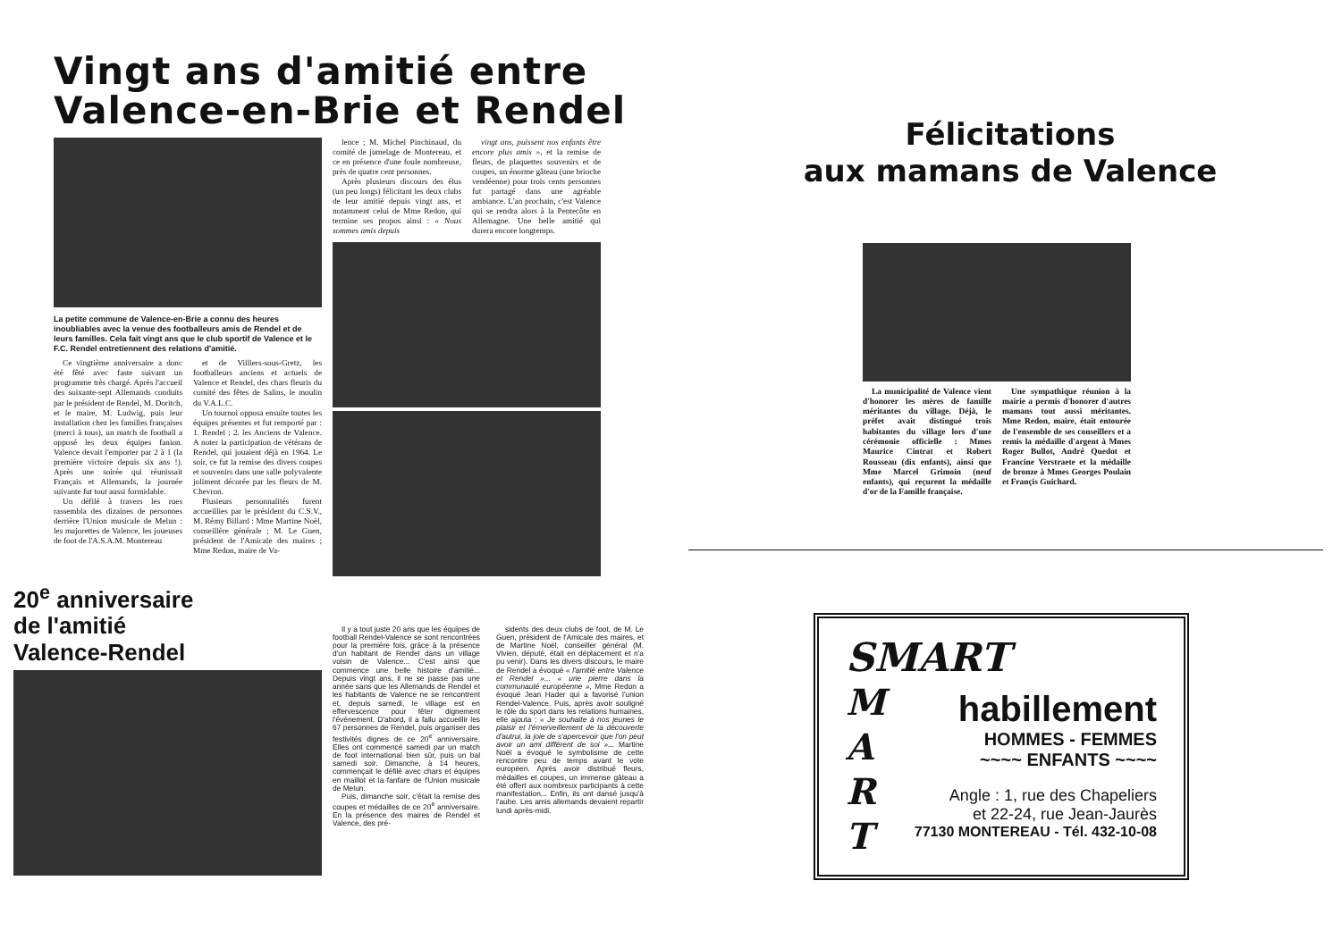Vingt ans d'amitié entre
Valence-en-Brie et Rendel
La petite commune de Valence-en-Brie a connu des heures inoubliables avec la venue des footballeurs amis de Rendel et de leurs familles. Cela fait vingt ans que le club sportif de Valence et le F.C. Rendel entretiennent des relations d'amitié.
Ce vingtième anniversaire a donc été fêté avec faste suivant un programme très chargé. Après l'accueil des soixante-sept Allemands conduits par le président de Rendel, M. Doritch, et le maire, M. Ludwig, puis leur installation chez les familles françaises (merci à tous), un match de football a opposé les deux équipes fanion. Valence devait l'emporter par 2 à 1 (la première victoire depuis six ans !). Après une soirée qui réunissait Français et Allemands, la journée suivante fut tout aussi formidable.
Un défilé à travers les rues rassembla des dizaines de personnes derrière l'Union musicale de Melun : les majorettes de Valence, les joueuses de foot de l'A.S.A.M. Montereau
et de Villiers-sous-Gretz, les footballeurs anciens et actuels de Valence et Rendel, des chars fleuris du comité des fêtes de Salins, le moulin du V.A.L.C.
Un tournoi opposa ensuite toutes les équipes présentes et fut remporté par : 1. Rendel ; 2. les Anciens de Valence. A noter la participation de vétérans de Rendel, qui jouaient déjà en 1964. Le soir, ce fut la remise des divers coupes et souvenirs dans une salle polyvalente joliment décorée par les fleurs de M. Chevron.
Plusieurs personnalités furent accueillies par le président du C.S.V., M. Rémy Billard : Mme Martine Noël, conseillère générale ; M. Le Guen, président de l'Amicale des maires ; Mme Redon, maire de Va-
lence ; M. Michel Pinchinaud, du comité de jumelage de Montereau, et ce en présence d'une foule nombreuse, près de quatre cent personnes.
Après plusieurs discours des élus (un peu longs) félicitant les deux clubs de leur amitié depuis vingt ans, et notamment celui de Mme Redon, qui termine ses propos ainsi : « Nous sommes amis depuis
vingt ans, puissent nos enfants être encore plus amis », et la remise de fleurs, de plaquettes souvenirs et de coupes, un énorme gâteau (une brioche vendéenne) pour trois cents personnes fut partagé dans une agréable ambiance. L'an prochain, c'est Valence qui se rendra alors à la Pentecôte en Allemagne. Une belle amitié qui durera encore longtemps.
20<sup>e</sup> anniversaire
de l'amitié
Valence-Rendel
Il y a tout juste 20 ans que les équipes de football Rendel-Valence se sont rencontrées pour la première fois, grâce à la présence d'un habitant de Rendel dans un village voisin de Valence... C'est ainsi que commence une belle histoire d'amitié... Depuis vingt ans, il ne se passe pas une année sans que les Allemands de Rendel et les habitants de Valence ne se rencontrent et, depuis samedi, le village est en effervescence pour fêter dignement l'événement. D'abord, il a fallu accueillir les 67 personnes de Rendel, puis organiser des festivités dignes de ce 20<sup>e</sup> anniversaire. Elles ont commencé samedi par un match de foot international bien sûr, puis un bal samedi soir. Dimanche, à 14 heures, commençait le défilé avec chars et équipes en maillot et la fanfare de l'Union musicale de Melun.
Puis, dimanche soir, c'était la remise des coupes et médailles de ce 20<sup>e</sup> anniversaire. En la présence des maires de Rendel et Valence, des pré-
sidents des deux clubs de foot, de M. Le Guen, président de l'Amicale des maires, et de Martine Noël, conseiller général (M. Vivien, député, était en déplacement et n'a pu venir). Dans les divers discours, le maire de Rendel a évoqué « l'amitié entre Valence et Rendel »... « une pierre dans la communauté européenne », Mme Redon a évoqué Jean Hader qui a favorisé l'union Rendel-Valence. Puis, après avoir souligné le rôle du sport dans les relations humaines, elle ajouta : « Je souhaite à nos jeunes le plaisir et l'émerveillement de la découverte d'autrui, la joie de s'apercevoir que l'on peut avoir un ami différent de soi »... Martine Noël a évoqué le symbolisme de cette rencontre peu de temps avant le vote européen. Après avoir distribué fleurs, médailles et coupes, un immense gâteau a été offert aux nombreux participants à cette manifestation... Enfin, ils ont dansé jusqu'à l'aube. Les amis allemands devaient repartir lundi après-midi.
Félicitations
aux mamans de Valence
La municipalité de Valence vient d'honorer les mères de famille méritantes du village. Déjà, le préfet avait distingué trois habitantes du village lors d'une cérémonie officielle : Mmes Maurice Cintrat et Robert Rousseau (dix enfants), ainsi que Mme Marcel Grimoin (neuf enfants), qui reçurent la médaille d'or de la Famille française.
Une sympathique réunion à la mairie a permis d'honorer d'autres mamans tout aussi méritantes. Mme Redon, maire, était entourée de l'ensemble de ses conseillers et a remis la médaille d'argent à Mmes Roger Bullot, André Quedot et Francine Verstraete et la médaille de bronze à Mmes Georges Poulain et Françis Guichard.
SMART
M
A
R
T
habillement
HOMMES - FEMMES
~~~~ ENFANTS ~~~~
Angle : 1, rue des Chapeliers
et 22-24, rue Jean-Jaurès
77130 MONTEREAU - Tél. 432-10-08